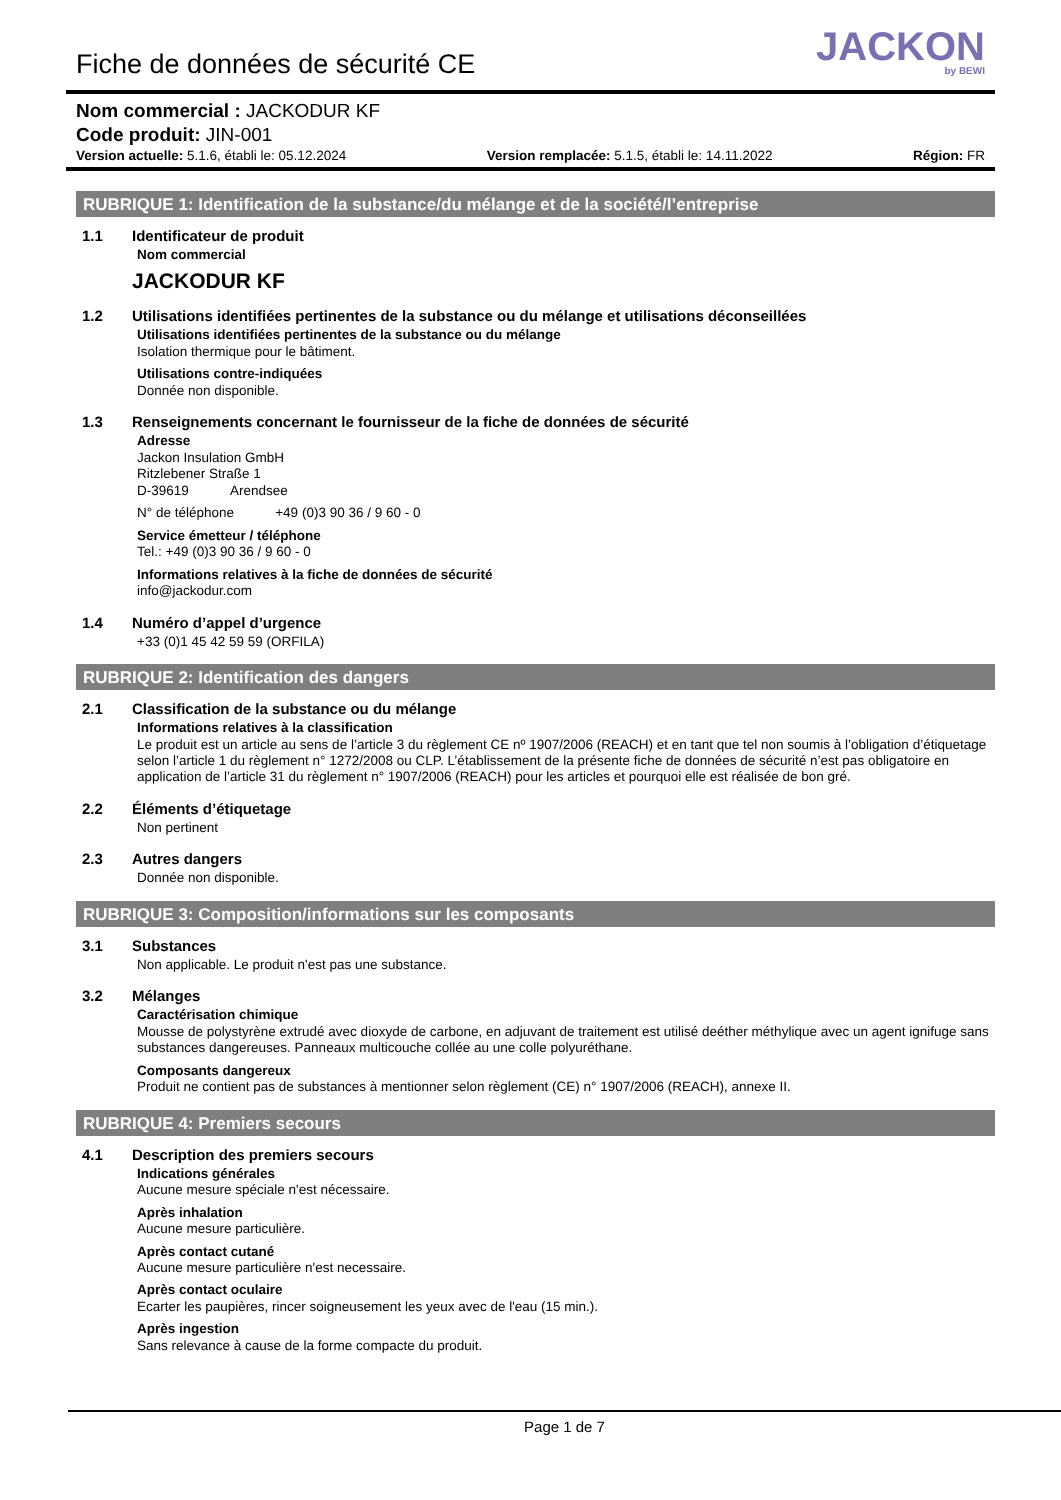Fiche de données de sécurité CE
JACKON
by BEWI
Nom commercial : JACKODUR KF
Code produit: JIN-001
Version actuelle: 5.1.6, établi le: 05.12.2024 Version remplacée: 5.1.5, établi le: 14.11.2022 Région: FR
RUBRIQUE 1: Identification de la substance/du mélange et de la société/l’entreprise
1.1 Identificateur de produit
Nom commercial
JACKODUR KF
1.2 Utilisations identifiées pertinentes de la substance ou du mélange et utilisations déconseillées
Utilisations identifiées pertinentes de la substance ou du mélange
Isolation thermique pour le bâtiment.
Utilisations contre-indiquées
Donnée non disponible.
1.3 Renseignements concernant le fournisseur de la fiche de données de sécurité
Adresse
Jackon Insulation GmbH
Ritzlebener Straße 1
D-39619 Arendsee
N° de téléphone +49 (0)3 90 36 / 9 60 - 0
Service émetteur / téléphone
Tel.: +49 (0)3 90 36 / 9 60 - 0
Informations relatives à la fiche de données de sécurité
info@jackodur.com
1.4 Numéro d’appel d’urgence
+33 (0)1 45 42 59 59 (ORFILA)
RUBRIQUE 2: Identification des dangers
2.1 Classification de la substance ou du mélange
Informations relatives à la classification
Le produit est un article au sens de l’article 3 du règlement CE nº 1907/2006 (REACH) et en tant que tel non soumis à l’obligation d’étiquetage selon l’article 1 du règlement n° 1272/2008 ou CLP. L’établissement de la présente fiche de données de sécurité n’est pas obligatoire en application de l’article 31 du règlement n° 1907/2006 (REACH) pour les articles et pourquoi elle est réalisée de bon gré.
2.2 Éléments d’étiquetage
Non pertinent
2.3 Autres dangers
Donnée non disponible.
RUBRIQUE 3: Composition/informations sur les composants
3.1 Substances
Non applicable. Le produit n'est pas une substance.
3.2 Mélanges
Caractérisation chimique
Mousse de polystyrène extrudé avec dioxyde de carbone, en adjuvant de traitement est utilisé deéther méthylique avec un agent ignifuge sans substances dangereuses. Panneaux multicouche collée au une colle polyuréthane.
Composants dangereux
Produit ne contient pas de substances à mentionner selon règlement (CE) n° 1907/2006 (REACH), annexe II.
RUBRIQUE 4: Premiers secours
4.1 Description des premiers secours
Indications générales
Aucune mesure spéciale n'est nécessaire.
Après inhalation
Aucune mesure particulière.
Après contact cutané
Aucune mesure particulière n'est necessaire.
Après contact oculaire
Ecarter les paupières, rincer soigneusement les yeux avec de l'eau (15 min.).
Après ingestion
Sans relevance à cause de la forme compacte du produit.
Page 1 de 7